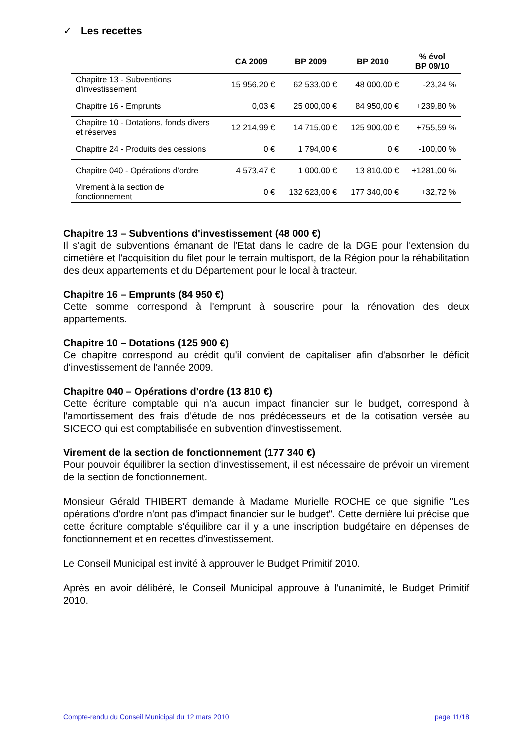✓ Les recettes
| | CA 2009 | BP 2009 | BP 2010 | % évol BP 09/10 |
| --- | --- | --- | --- | --- |
| Chapitre 13 - Subventions d'investissement | 15 956,20 € | 62 533,00 € | 48 000,00 € | -23,24 % |
| Chapitre 16 - Emprunts | 0,03 € | 25 000,00 € | 84 950,00 € | +239,80 % |
| Chapitre 10 - Dotations, fonds divers et réserves | 12 214,99 € | 14 715,00 € | 125 900,00 € | +755,59 % |
| Chapitre 24 - Produits des cessions | 0 € | 1 794,00 € | 0 € | -100,00 % |
| Chapitre 040 - Opérations d'ordre | 4 573,47 € | 1 000,00 € | 13 810,00 € | +1281,00 % |
| Virement à la section de fonctionnement | 0 € | 132 623,00 € | 177 340,00 € | +32,72 % |
Chapitre 13 – Subventions d'investissement (48 000 €)
Il s'agit de subventions émanant de l'Etat dans le cadre de la DGE pour l'extension du cimetière et l'acquisition du filet pour le terrain multisport, de la Région pour la réhabilitation des deux appartements et du Département pour le local à tracteur.
Chapitre 16 – Emprunts (84 950 €)
Cette somme correspond à l'emprunt à souscrire pour la rénovation des deux appartements.
Chapitre 10 – Dotations (125 900 €)
Ce chapitre correspond au crédit qu'il convient de capitaliser afin d'absorber le déficit d'investissement de l'année 2009.
Chapitre 040 – Opérations d'ordre (13 810 €)
Cette écriture comptable qui n'a aucun impact financier sur le budget, correspond à l'amortissement des frais d'étude de nos prédécesseurs et de la cotisation versée au SICECO qui est comptabilisée en subvention d'investissement.
Virement de la section de fonctionnement (177 340 €)
Pour pouvoir équilibrer la section d'investissement, il est nécessaire de prévoir un virement de la section de fonctionnement.
Monsieur Gérald THIBERT demande à Madame Murielle ROCHE ce que signifie "Les opérations d'ordre n'ont pas d'impact financier sur le budget". Cette dernière lui précise que cette écriture comptable s'équilibre car il y a une inscription budgétaire en dépenses de fonctionnement et en recettes d'investissement.
Le Conseil Municipal est invité à approuver le Budget Primitif 2010.
Après en avoir délibéré, le Conseil Municipal approuve à l'unanimité, le Budget Primitif 2010.
Compte-rendu du Conseil Municipal du 12 mars 2010 page 11/18